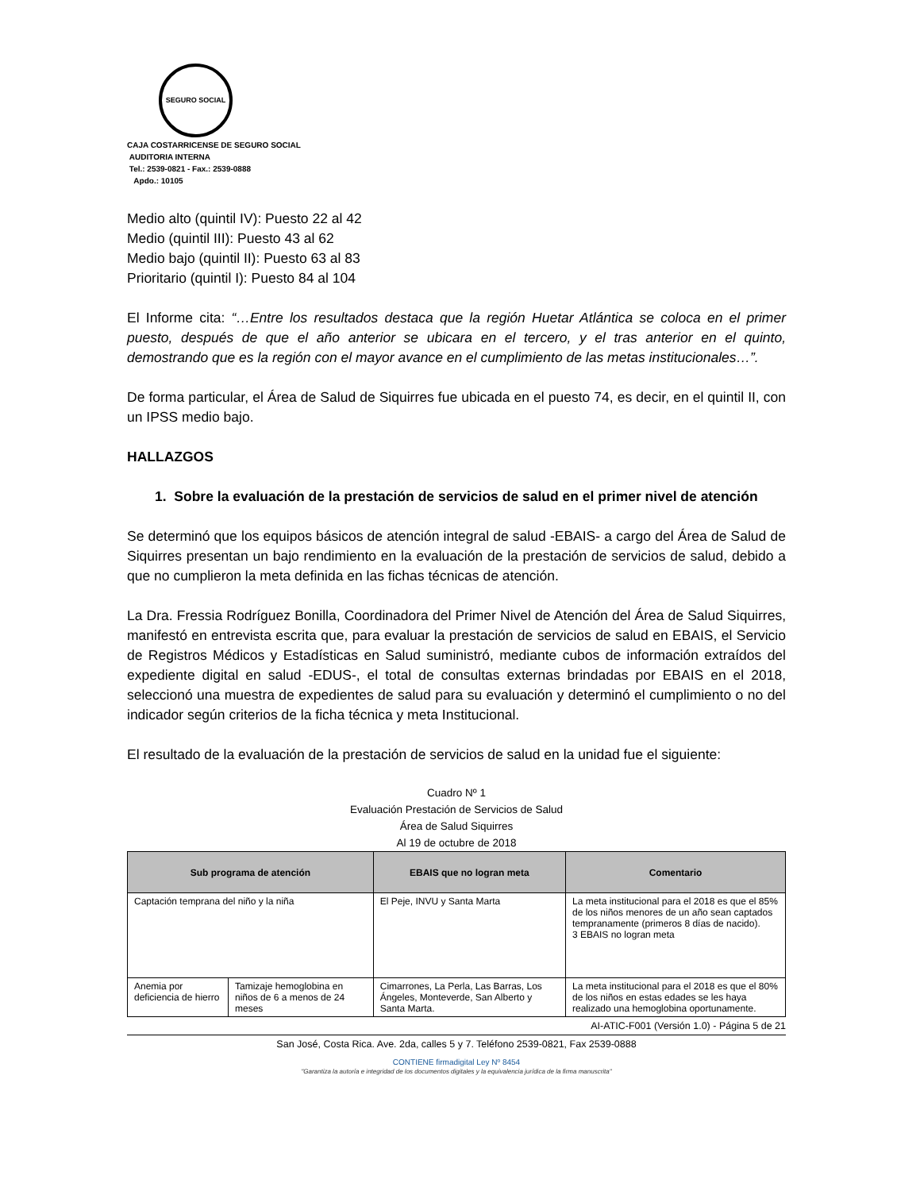SEGURO SOCIAL
CAJA COSTARRICENSE DE SEGURO SOCIAL
AUDITORIA INTERNA
Tel.: 2539-0821 - Fax.: 2539-0888
Apdo.: 10105
Medio alto (quintil IV): Puesto 22 al 42
Medio (quintil III): Puesto 43 al 62
Medio bajo (quintil II): Puesto 63 al 83
Prioritario (quintil I): Puesto 84 al 104
El Informe cita: “…Entre los resultados destaca que la región Huetar Atlántica se coloca en el primer puesto, después de que el año anterior se ubicara en el tercero, y el tras anterior en el quinto, demostrando que es la región con el mayor avance en el cumplimiento de las metas institucionales…”.
De forma particular, el Área de Salud de Siquirres fue ubicada en el puesto 74, es decir, en el quintil II, con un IPSS medio bajo.
HALLAZGOS
1. Sobre la evaluación de la prestación de servicios de salud en el primer nivel de atención
Se determinó que los equipos básicos de atención integral de salud -EBAIS- a cargo del Área de Salud de Siquirres presentan un bajo rendimiento en la evaluación de la prestación de servicios de salud, debido a que no cumplieron la meta definida en las fichas técnicas de atención.
La Dra. Fressia Rodríguez Bonilla, Coordinadora del Primer Nivel de Atención del Área de Salud Siquirres, manifestó en entrevista escrita que, para evaluar la prestación de servicios de salud en EBAIS, el Servicio de Registros Médicos y Estadísticas en Salud suministró, mediante cubos de información extraídos del expediente digital en salud -EDUS-, el total de consultas externas brindadas por EBAIS en el 2018, seleccionó una muestra de expedientes de salud para su evaluación y determinó el cumplimiento o no del indicador según criterios de la ficha técnica y meta Institucional.
El resultado de la evaluación de la prestación de servicios de salud en la unidad fue el siguiente:
Cuadro Nº 1
Evaluación Prestación de Servicios de Salud
Área de Salud Siquirres
Al 19 de octubre de 2018
| Sub programa de atención | | EBAIS que no logran meta | Comentario |
| --- | --- | --- | --- |
| Captación temprana del niño y la niña | | El Peje, INVU y Santa Marta | La meta institucional para el 2018 es que el 85% de los niños menores de un año sean captados tempranamente (primeros 8 días de nacido). 3 EBAIS no logran meta |
| Anemia por deficiencia de hierro | Tamizaje hemoglobina en niños de 6 a menos de 24 meses | Cimarrones, La Perla, Las Barras, Los Ángeles, Monteverde, San Alberto y Santa Marta. | La meta institucional para el 2018 es que el 80% de los niños en estas edades se les haya realizado una hemoglobina oportunamente. |
AI-ATIC-F001 (Versión 1.0) - Página 5 de 21
San José, Costa Rica. Ave. 2da, calles 5 y 7. Teléfono 2539-0821, Fax 2539-0888
CONTIENE firmadigital Ley Nº 8454
"Garantiza la autoría e integridad de los documentos digitales y la equivalencia jurídica de la firma manuscrita"